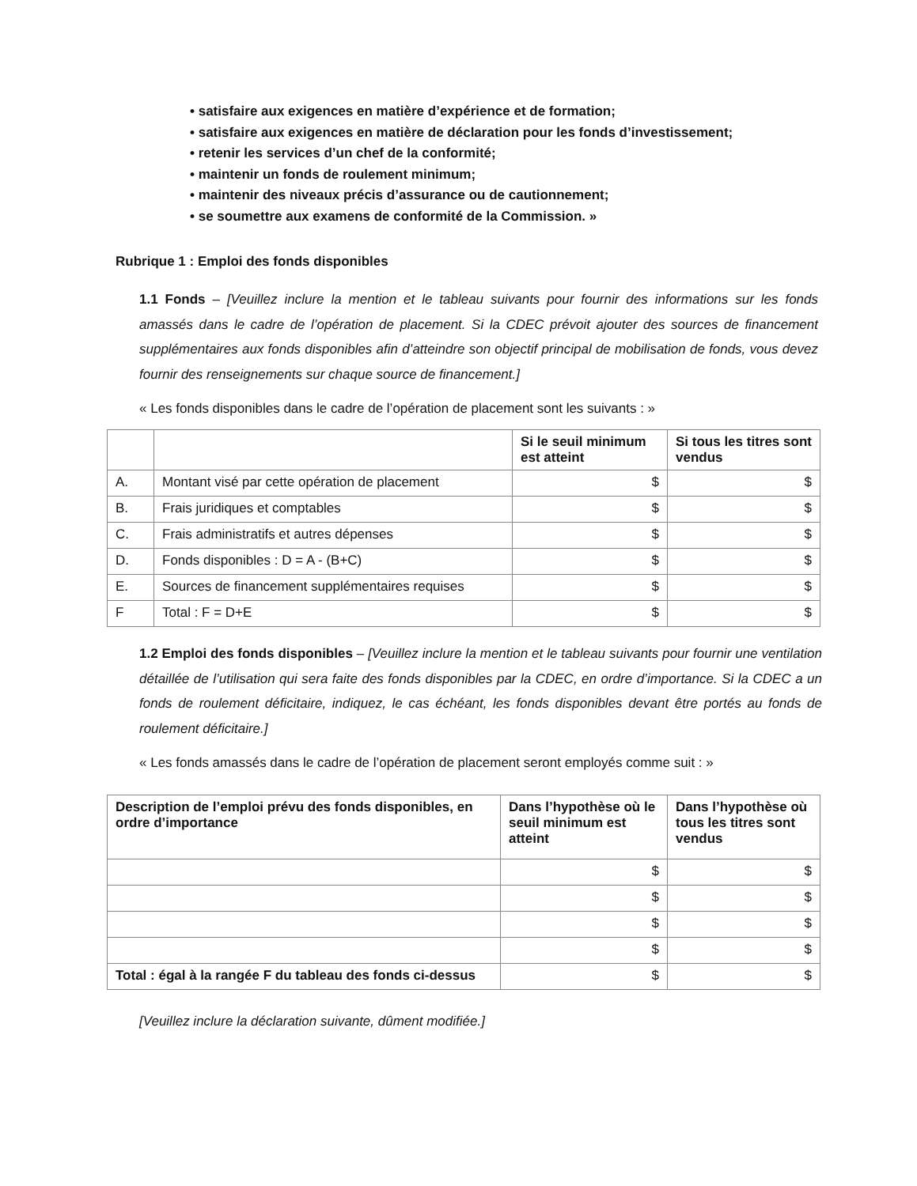• satisfaire aux exigences en matière d’expérience et de formation;
• satisfaire aux exigences en matière de déclaration pour les fonds d’investissement;
• retenir les services d’un chef de la conformité;
• maintenir un fonds de roulement minimum;
• maintenir des niveaux précis d’assurance ou de cautionnement;
• se soumettre aux examens de conformité de la Commission. »
Rubrique 1 : Emploi des fonds disponibles
1.1 Fonds – [Veuillez inclure la mention et le tableau suivants pour fournir des informations sur les fonds amassés dans le cadre de l’opération de placement. Si la CDEC prévoit ajouter des sources de financement supplémentaires aux fonds disponibles afin d’atteindre son objectif principal de mobilisation de fonds, vous devez fournir des renseignements sur chaque source de financement.]
« Les fonds disponibles dans le cadre de l’opération de placement sont les suivants : »
| | | Si le seuil minimum est atteint | Si tous les titres sont vendus |
| --- | --- | --- | --- |
| A. | Montant visé par cette opération de placement | $ | $ |
| B. | Frais juridiques et comptables | $ | $ |
| C. | Frais administratifs et autres dépenses | $ | $ |
| D. | Fonds disponibles : D = A - (B+C) | $ | $ |
| E. | Sources de financement supplémentaires requises | $ | $ |
| F | Total : F = D+E | $ | $ |
1.2 Emploi des fonds disponibles – [Veuillez inclure la mention et le tableau suivants pour fournir une ventilation détaillée de l’utilisation qui sera faite des fonds disponibles par la CDEC, en ordre d’importance. Si la CDEC a un fonds de roulement déficitaire, indiquez, le cas échéant, les fonds disponibles devant être portés au fonds de roulement déficitaire.]
« Les fonds amassés dans le cadre de l’opération de placement seront employés comme suit : »
| Description de l’emploi prévu des fonds disponibles, en ordre d’importance | Dans l’hypothèse où le seuil minimum est atteint | Dans l’hypothèse où tous les titres sont vendus |
| --- | --- | --- |
| | $ | $ |
| | $ | $ |
| | $ | $ |
| | $ | $ |
| Total : égal à la rangée F du tableau des fonds ci-dessus | $ | $ |
[Veuillez inclure la déclaration suivante, dûment modifiée.]